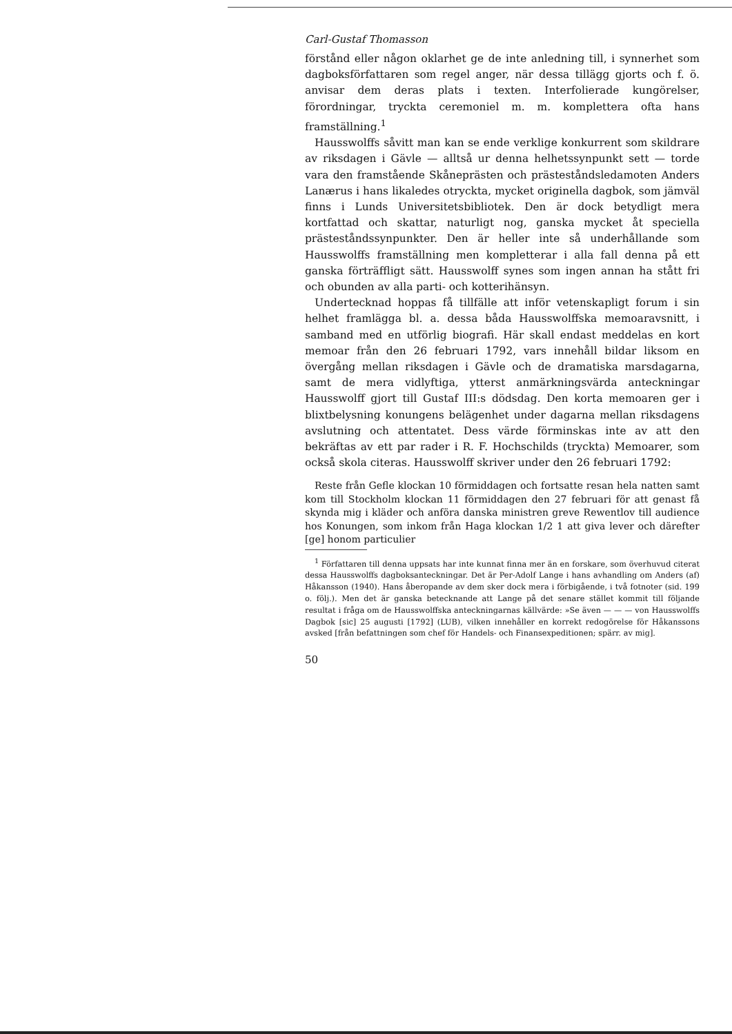Carl-Gustaf Thomasson
förstånd eller någon oklarhet ge de inte anledning till, i synnerhet som dagboksförfattaren som regel anger, när dessa tillägg gjorts och f. ö. anvisar dem deras plats i texten. Interfolierade kungörelser, förordningar, tryckta ceremoniel m. m. komplettera ofta hans framställning.<sup>1</sup>
Hausswolffs såvitt man kan se ende verklige konkurrent som skildrare av riksdagen i Gävle — alltså ur denna helhetssynpunkt sett — torde vara den framstående Skåneprästen och prästeståndsledamoten Anders Lanærus i hans likaledes otryckta, mycket originella dagbok, som jämväl finns i Lunds Universitetsbibliotek. Den är dock betydligt mera kortfattad och skattar, naturligt nog, ganska mycket åt speciella prästeståndssynpunkter. Den är heller inte så underhållande som Hausswolffs framställning men kompletterar i alla fall denna på ett ganska förträffligt sätt. Hausswolff synes som ingen annan ha stått fri och obunden av alla parti- och kotterihänsyn.
Undertecknad hoppas få tillfälle att inför vetenskapligt forum i sin helhet framlägga bl. a. dessa båda Hausswolffska memoaravsnitt, i samband med en utförlig biografi. Här skall endast meddelas en kort memoar från den 26 februari 1792, vars innehåll bildar liksom en övergång mellan riksdagen i Gävle och de dramatiska marsdagarna, samt de mera vidlyftiga, ytterst anmärkningsvärda anteckningar Hausswolff gjort till Gustaf III:s dödsdag. Den korta memoaren ger i blixtbelysning konungens belägenhet under dagarna mellan riksdagens avslutning och attentatet. Dess värde förminskas inte av att den bekräftas av ett par rader i R. F. Hochschilds (tryckta) Memoarer, som också skola citeras. Hausswolff skriver under den 26 februari 1792:
Reste från Gefle klockan 10 förmiddagen och fortsatte resan hela natten samt kom till Stockholm klockan 11 förmiddagen den 27 februari för att genast få skynda mig i kläder och anföra danska ministren greve Rewentlov till audience hos Konungen, som inkom från Haga klockan 1/2 1 att giva lever och därefter [ge] honom particulier
<sup>1</sup> Författaren till denna uppsats har inte kunnat finna mer än en forskare, som överhuvud citerat dessa Hausswolffs dagboksanteckningar. Det är Per-Adolf Lange i hans avhandling om Anders (af) Håkansson (1940). Hans åberopande av dem sker dock mera i förbigående, i två fotnoter (sid. 199 o. följ.). Men det är ganska betecknande att Lange på det senare stället kommit till följande resultat i fråga om de Hausswolffska anteckningarnas källvärde: »Se även — — — von Hausswolffs Dagbok [sic] 25 augusti [1792] (LUB), vilken innehåller en korrekt redogörelse för Håkanssons avsked [från befattningen som chef för Handels- och Finansexpeditionen; spärr. av mig].
50